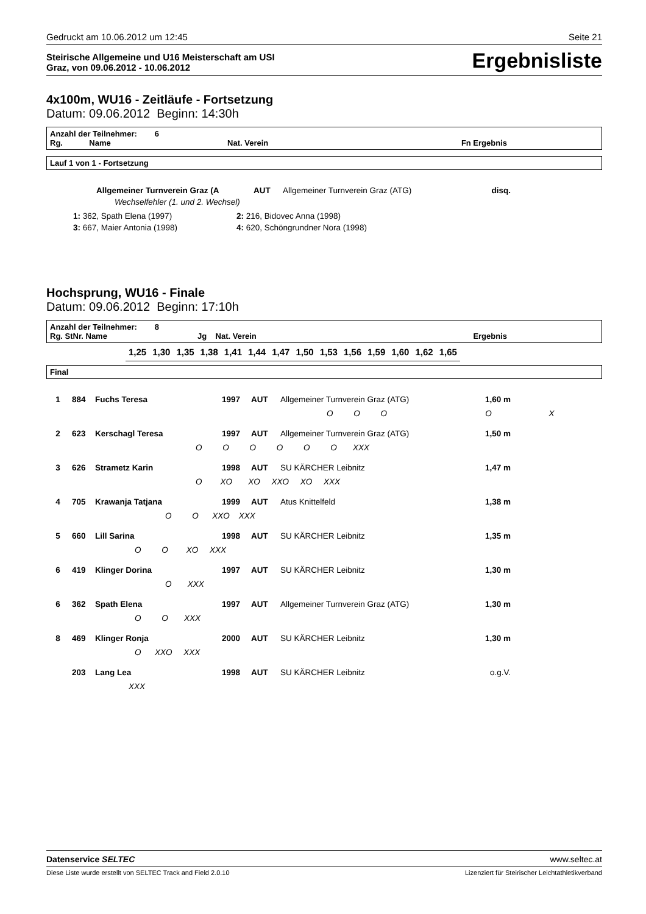Gedruckt am 10.06.2012 um 12:45 Seite 21
Steirische Allgemeine und U16 Meisterschaft am USI
Graz, von 09.06.2012 - 10.06.2012
Ergebnisliste
4x100m, WU16 - Zeitläufe - Fortsetzung
Datum: 09.06.2012 Beginn: 14:30h
Anzahl der Teilnehmer: 6
Rg. Name Nat. Verein Fn Ergebnis
Lauf 1 von 1 - Fortsetzung
| | Allgemeiner Turnverein Graz (A | AUT | Allgemeiner Turnverein Graz (ATG) | disq. |
| | Wechselfehler (1. und 2. Wechsel) | | | |
| 1: 362, Spath Elena (1997) | 2: 216, Bidovec Anna (1998) |
| 3: 667, Maier Antonia (1998) | 4: 620, Schöngrundner Nora (1998) |
Hochsprung, WU16 - Finale
Datum: 09.06.2012 Beginn: 17:10h
Anzahl der Teilnehmer: 8
Rg. StNr. Name Jg Nat. Verein Ergebnis
| 1,25 | 1,30 | 1,35 | 1,38 | 1,41 | 1,44 | 1,47 | 1,50 | 1,53 | 1,56 | 1,59 | 1,60 | 1,62 | 1,65 |
Final
| 1 | 884 | Fuchs Teresa | 1997 | AUT | Allgemeiner Turnverein Graz (ATG) | 1,60 m |
| O O O O X | | | | | | |
| 2 | 623 | Kerschagl Teresa | 1997 | AUT | Allgemeiner Turnverein Graz (ATG) | 1,50 m |
| O O O O O O XXX | | | | | | |
| 3 | 626 | Strametz Karin | 1998 | AUT | SU KÄRCHER Leibnitz | 1,47 m |
| O XO XO XXO XO XXX | | | | | | |
| 4 | 705 | Krawanja Tatjana | 1999 | AUT | Atus Knittelfeld | 1,38 m |
| O O XXO XXX | | | | | | |
| 5 | 660 | Lill Sarina | 1998 | AUT | SU KÄRCHER Leibnitz | 1,35 m |
| O O XO XXX | | | | | | |
| 6 | 419 | Klinger Dorina | 1997 | AUT | SU KÄRCHER Leibnitz | 1,30 m |
| O XXX | | | | | | |
| 6 | 362 | Spath Elena | 1997 | AUT | Allgemeiner Turnverein Graz (ATG) | 1,30 m |
| O O XXX | | | | | | |
| 8 | 469 | Klinger Ronja | 2000 | AUT | SU KÄRCHER Leibnitz | 1,30 m |
| O XXO XXX | | | | | | |
| | 203 | Lang Lea | 1998 | AUT | SU KÄRCHER Leibnitz | o.g.V. |
| XXX | | | | | | |
Datenservice SELTEC www.seltec.at
Diese Liste wurde erstellt von SELTEC Track and Field 2.0.10 Lizenziert für Steirischer Leichtathletikverband